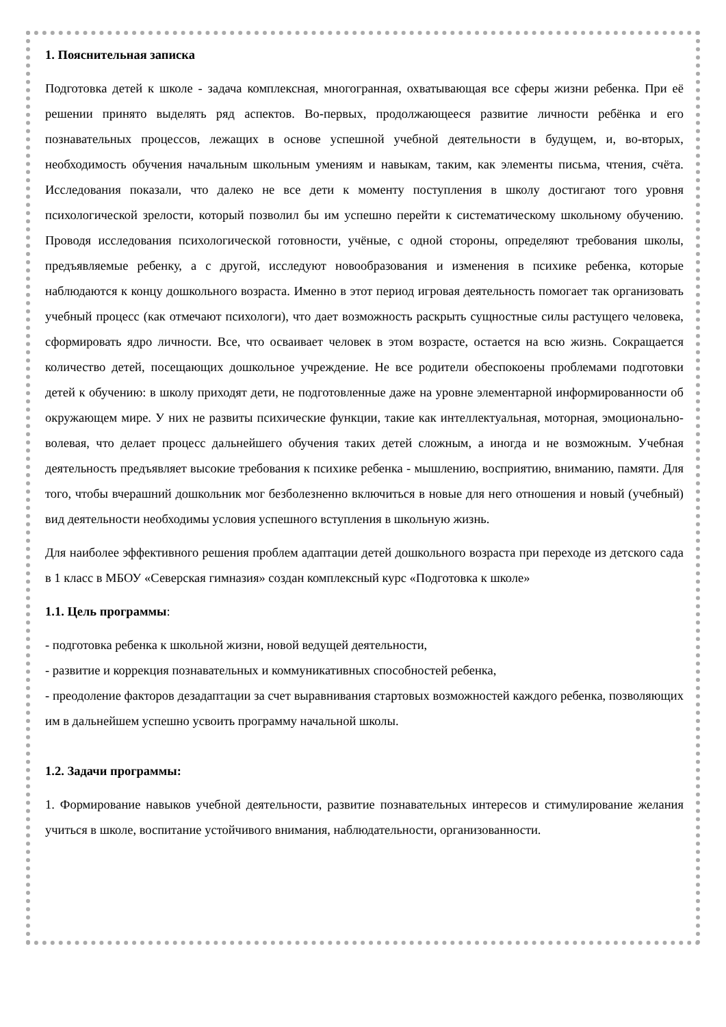1. Пояснительная записка
Подготовка детей к школе - задача комплексная, многогранная, охватывающая все сферы жизни ребенка. При её решении принято выделять ряд аспектов. Во-первых, продолжающееся развитие личности ребёнка и его познавательных процессов, лежащих в основе успешной учебной деятельности в будущем, и, во-вторых, необходимость обучения начальным школьным умениям и навыкам, таким, как элементы письма, чтения, счёта. Исследования показали, что далеко не все дети к моменту поступления в школу достигают того уровня психологической зрелости, который позволил бы им успешно перейти к систематическому школьному обучению. Проводя исследования психологической готовности, учёные, с одной стороны, определяют требования школы, предъявляемые ребенку, а с другой, исследуют новообразования и изменения в психике ребенка, которые наблюдаются к концу дошкольного возраста. Именно в этот период игровая деятельность помогает так организовать учебный процесс (как отмечают психологи), что дает возможность раскрыть сущностные силы растущего человека, сформировать ядро личности. Все, что осваивает человек в этом возрасте, остается на всю жизнь. Сокращается количество детей, посещающих дошкольное учреждение. Не все родители обеспокоены проблемами подготовки детей к обучению: в школу приходят дети, не подготовленные даже на уровне элементарной информированности об окружающем мире. У них не развиты психические функции, такие как интеллектуальная, моторная, эмоционально-волевая, что делает процесс дальнейшего обучения таких детей сложным, а иногда и не возможным. Учебная деятельность предъявляет высокие требования к психике ребенка - мышлению, восприятию, вниманию, памяти. Для того, чтобы вчерашний дошкольник мог безболезненно включиться в новые для него отношения и новый (учебный) вид деятельности необходимы условия успешного вступления в школьную жизнь.
Для наиболее эффективного решения проблем адаптации детей дошкольного возраста при переходе из детского сада в 1 класс в МБОУ «Северская гимназия» создан комплексный курс «Подготовка к школе»
1.1. Цель программы:
- подготовка ребенка к школьной жизни, новой ведущей деятельности,
- развитие и коррекция познавательных и коммуникативных способностей ребенка,
- преодоление факторов дезадаптации за счет выравнивания стартовых возможностей каждого ребенка, позволяющих им в дальнейшем успешно усвоить программу начальной школы.
1.2. Задачи программы:
1. Формирование навыков учебной деятельности, развитие познавательных интересов и стимулирование желания учиться в школе, воспитание устойчивого внимания, наблюдательности, организованности.